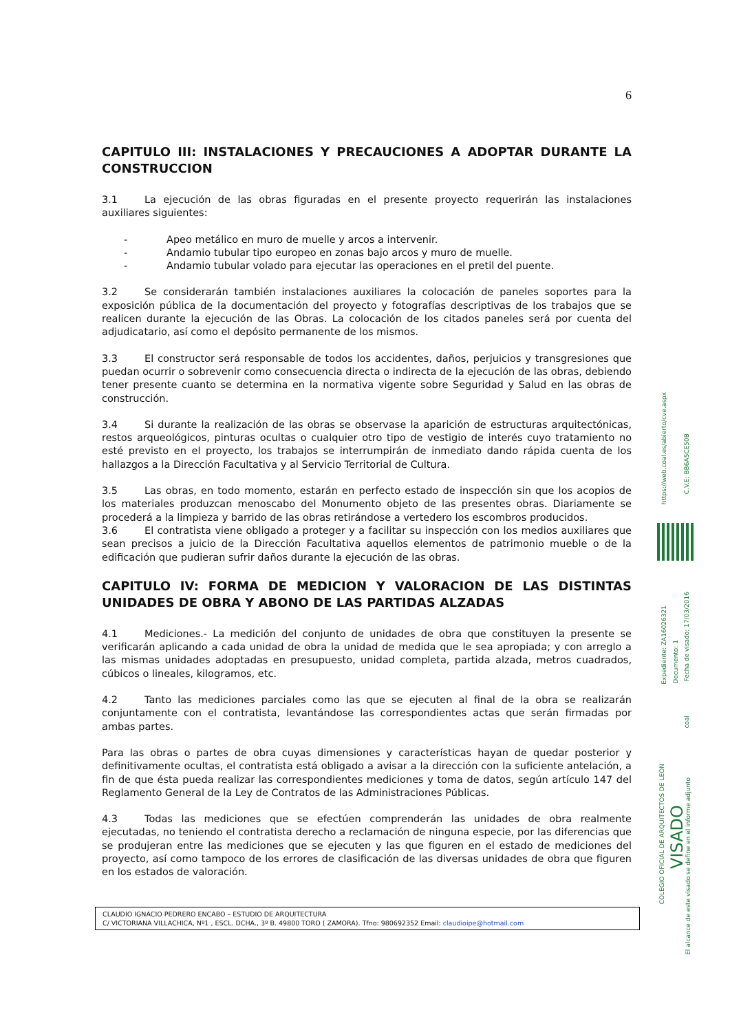6
CAPITULO III: INSTALACIONES Y PRECAUCIONES A ADOPTAR DURANTE LA CONSTRUCCION
3.1 La ejecución de las obras figuradas en el presente proyecto requerirán las instalaciones auxiliares siguientes:
- Apeo metálico en muro de muelle y arcos a intervenir.
- Andamio tubular tipo europeo en zonas bajo arcos y muro de muelle.
- Andamio tubular volado para ejecutar las operaciones en el pretil del puente.
3.2 Se considerarán también instalaciones auxiliares la colocación de paneles soportes para la exposición pública de la documentación del proyecto y fotografías descriptivas de los trabajos que se realicen durante la ejecución de las Obras. La colocación de los citados paneles será por cuenta del adjudicatario, así como el depósito permanente de los mismos.
3.3 El constructor será responsable de todos los accidentes, daños, perjuicios y transgresiones que puedan ocurrir o sobrevenir como consecuencia directa o indirecta de la ejecución de las obras, debiendo tener presente cuanto se determina en la normativa vigente sobre Seguridad y Salud en las obras de construcción.
3.4 Si durante la realización de las obras se observase la aparición de estructuras arquitectónicas, restos arqueológicos, pinturas ocultas o cualquier otro tipo de vestigio de interés cuyo tratamiento no esté previsto en el proyecto, los trabajos se interrumpirán de inmediato dando rápida cuenta de los hallazgos a la Dirección Facultativa y al Servicio Territorial de Cultura.
3.5 Las obras, en todo momento, estarán en perfecto estado de inspección sin que los acopios de los materiales produzcan menoscabo del Monumento objeto de las presentes obras. Diariamente se procederá a la limpieza y barrido de las obras retirándose a vertedero los escombros producidos.
3.6 El contratista viene obligado a proteger y a facilitar su inspección con los medios auxiliares que sean precisos a juicio de la Dirección Facultativa aquellos elementos de patrimonio mueble o de la edificación que pudieran sufrir daños durante la ejecución de las obras.
CAPITULO IV: FORMA DE MEDICION Y VALORACION DE LAS DISTINTAS UNIDADES DE OBRA Y ABONO DE LAS PARTIDAS ALZADAS
4.1 Mediciones.- La medición del conjunto de unidades de obra que constituyen la presente se verificarán aplicando a cada unidad de obra la unidad de medida que le sea apropiada; y con arreglo a las mismas unidades adoptadas en presupuesto, unidad completa, partida alzada, metros cuadrados, cúbicos o lineales, kilogramos, etc.
4.2 Tanto las mediciones parciales como las que se ejecuten al final de la obra se realizarán conjuntamente con el contratista, levantándose las correspondientes actas que serán firmadas por ambas partes.
Para las obras o partes de obra cuyas dimensiones y características hayan de quedar posterior y definitivamente ocultas, el contratista está obligado a avisar a la dirección con la suficiente antelación, a fin de que ésta pueda realizar las correspondientes mediciones y toma de datos, según artículo 147 del Reglamento General de la Ley de Contratos de las Administraciones Públicas.
4.3 Todas las mediciones que se efectúen comprenderán las unidades de obra realmente ejecutadas, no teniendo el contratista derecho a reclamación de ninguna especie, por las diferencias que se produjeran entre las mediciones que se ejecuten y las que figuren en el estado de mediciones del proyecto, así como tampoco de los errores de clasificación de las diversas unidades de obra que figuren en los estados de valoración.
CLAUDIO IGNACIO PEDRERO ENCABO – ESTUDIO DE ARQUITECTURA
C/ VICTORIANA VILLACHICA, Nº1 , ESCL. DCHA., 3º B. 49800 TORO ( ZAMORA). Tfno: 980692352 Email: claudioipe@hotmail.com
https://web.coal.es/abierto/cve.aspx
C.V.E: BB6A5CE50B
Expediente: ZA16026321
Documento: 1
Fecha de visado: 17/03/2016
coal
COLEGIO OFICIAL DE ARQUITECTOS DE LEÓN
VISADO
El alcance de este visado se define en el informe adjunto